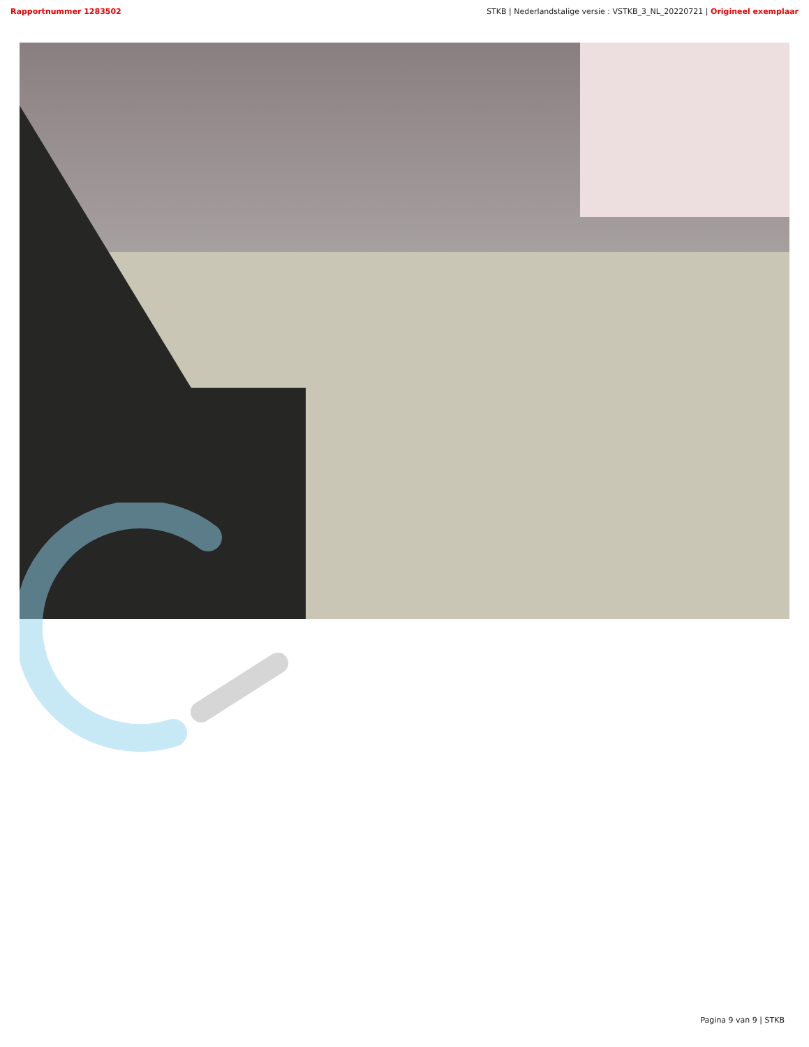Rapportnummer 1283502 STKB | Nederlandstalige versie : VSTKB_3_NL_20220721 | Origineel exemplaar
Pagina 9 van 9 | STKB